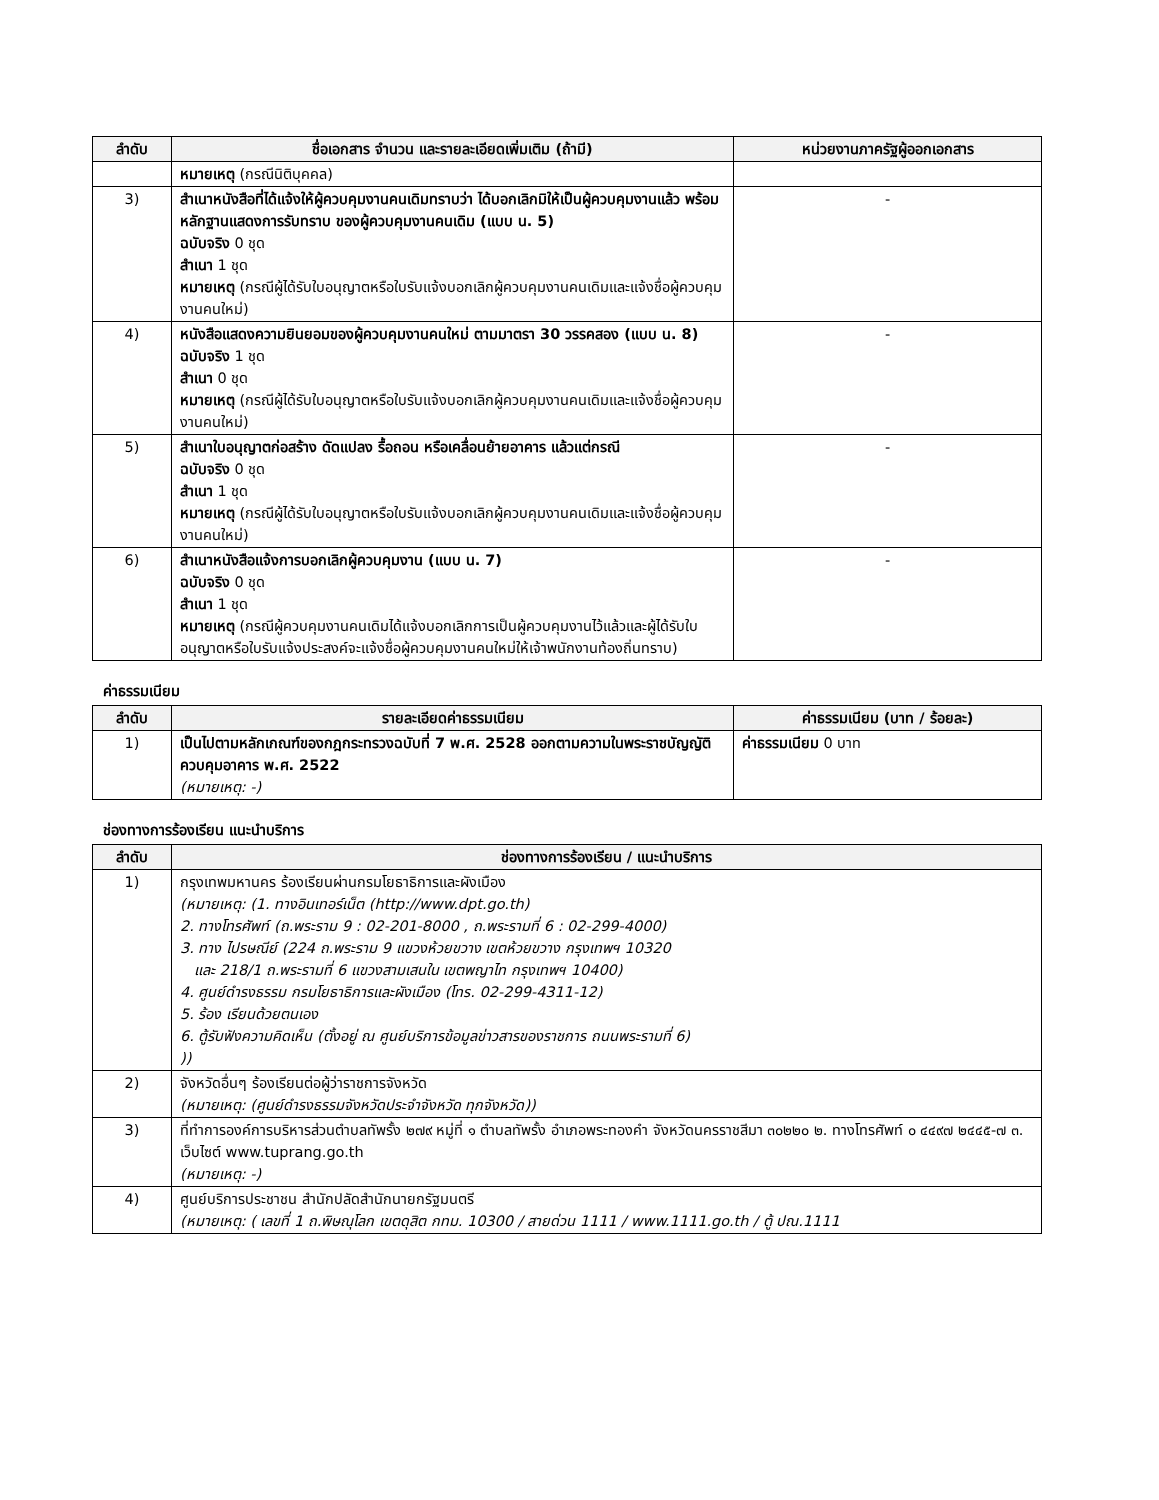| ลำดับ | ชื่อเอกสาร จำนวน และรายละเอียดเพิ่มเติม (ถ้ามี) | หน่วยงานภาครัฐผู้ออกเอกสาร |
| --- | --- | --- |
| | หมายเหตุ (กรณีนิติบุคคล) | |
| 3) | สำเนาหนังสือที่ได้แจ้งให้ผู้ควบคุมงานคนเดิมทราบว่า ได้บอกเลิกมิให้เป็นผู้ควบคุมงานแล้ว พร้อมหลักฐานแสดงการรับทราบ ของผู้ควบคุมงานคนเดิม (แบบ น. 5) ฉบับจริง 0 ชุด สำเนา 1 ชุด หมายเหตุ (กรณีผู้ได้รับใบอนุญาตหรือใบรับแจ้งบอกเลิกผู้ควบคุมงานคนเดิมและแจ้งชื่อผู้ควบคุมงานคนใหม่) | - |
| 4) | หนังสือแสดงความยินยอมของผู้ควบคุมงานคนใหม่ ตามมาตรา 30 วรรคสอง (แบบ น. 8) ฉบับจริง 1 ชุด สำเนา 0 ชุด หมายเหตุ (กรณีผู้ได้รับใบอนุญาตหรือใบรับแจ้งบอกเลิกผู้ควบคุมงานคนเดิมและแจ้งชื่อผู้ควบคุมงานคนใหม่) | - |
| 5) | สำเนาใบอนุญาตก่อสร้าง ดัดแปลง รื้อถอน หรือเคลื่อนย้ายอาคาร แล้วแต่กรณี ฉบับจริง 0 ชุด สำเนา 1 ชุด หมายเหตุ (กรณีผู้ได้รับใบอนุญาตหรือใบรับแจ้งบอกเลิกผู้ควบคุมงานคนเดิมและแจ้งชื่อผู้ควบคุมงานคนใหม่) | - |
| 6) | สำเนาหนังสือแจ้งการบอกเลิกผู้ควบคุมงาน (แบบ น. 7) ฉบับจริง 0 ชุด สำเนา 1 ชุด หมายเหตุ (กรณีผู้ควบคุมงานคนเดิมได้แจ้งบอกเลิกการเป็นผู้ควบคุมงานไว้แล้วและผู้ได้รับใบอนุญาตหรือใบรับแจ้งประสงค์จะแจ้งชื่อผู้ควบคุมงานคนใหม่ให้เจ้าพนักงานท้องถิ่นทราบ) | - |
ค่าธรรมเนียม
| ลำดับ | รายละเอียดค่าธรรมเนียม | ค่าธรรมเนียม (บาท / ร้อยละ) |
| --- | --- | --- |
| 1) | เป็นไปตามหลักเกณฑ์ของกฎกระทรวงฉบับที่ 7 พ.ศ. 2528 ออกตามความในพระราชบัญญัติควบคุมอาคาร พ.ศ. 2522 (หมายเหตุ: -) | ค่าธรรมเนียม 0 บาท |
ช่องทางการร้องเรียน แนะนำบริการ
| ลำดับ | ช่องทางการร้องเรียน / แนะนำบริการ |
| --- | --- |
| 1) | กรุงเทพมหานคร ร้องเรียนผ่านกรมโยธาธิการและผังเมือง (หมายเหตุ: (1. ทางอินเทอร์เน็ต (http://www.dpt.go.th) 2. ทางโทรศัพท์ (ถ.พระราม 9 : 02-201-8000 , ถ.พระรามที่ 6 : 02-299-4000) 3. ทาง ไปรษณีย์ (224 ถ.พระราม 9 แขวงห้วยขวาง เขตห้วยขวาง กรุงเทพฯ 10320 และ 218/1 ถ.พระรามที่ 6 แขวงสามเสนใน เขตพญาไท กรุงเทพฯ 10400) 4. ศูนย์ดำรงธรรม กรมโยธาธิการและผังเมือง (โทร. 02-299-4311-12) 5. ร้อง เรียนด้วยตนเอง 6. ตู้รับฟังความคิดเห็น (ตั้งอยู่ ณ ศูนย์บริการข้อมูลข่าวสารของราชการ ถนนพระรามที่ 6) )) |
| 2) | จังหวัดอื่นๆ ร้องเรียนต่อผู้ว่าราชการจังหวัด (หมายเหตุ: (ศูนย์ดำรงธรรมจังหวัดประจำจังหวัด ทุกจังหวัด)) |
| 3) | ที่ทำการองค์การบริหารส่วนตำบลทัพรั้ง ๒๗๙ หมู่ที่ ๑ ตำบลทัพรั้ง อำเภอพระทองคำ จังหวัดนครราชสีมา ๓๐๒๒๐ ๒. ทางโทรศัพท์ ๐ ๔๔๙๗ ๒๔๔๕-๗ ๓. เว็บไซต์ www.tuprang.go.th (หมายเหตุ: -) |
| 4) | ศูนย์บริการประชาชน สำนักปลัดสำนักนายกรัฐมนตรี (หมายเหตุ: ( เลขที่ 1 ถ.พิษณุโลก เขตดุสิต กทม. 10300 / สายด่วน 1111 / www.1111.go.th / ตู้ ปณ.1111 |